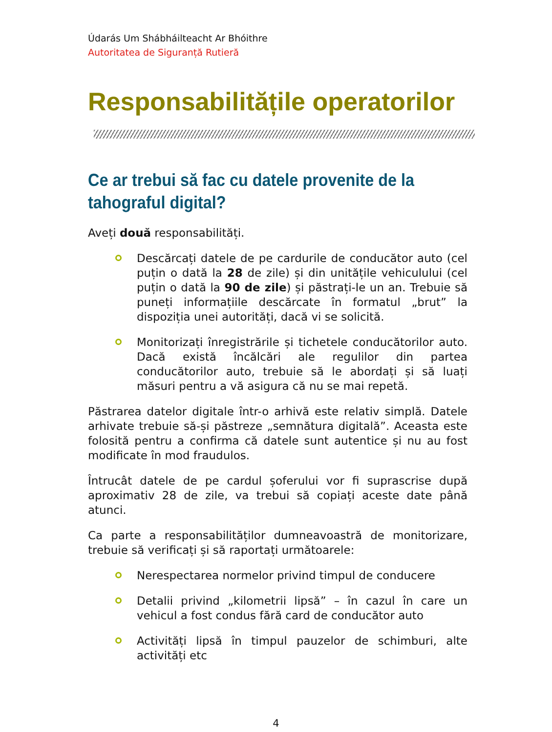Údarás Um Shábháilteacht Ar Bhóithre
Autoritatea de Siguranță Rutieră
Responsabilitățile operatorilor
Ce ar trebui să fac cu datele provenite de la tahograful digital?
Aveți două responsabilități.
Descărcați datele de pe cardurile de conducător auto (cel puțin o dată la 28 de zile) și din unitățile vehiculului (cel puțin o dată la 90 de zile) și păstrați-le un an. Trebuie să puneți informațiile descărcate în formatul „brut” la dispoziția unei autorități, dacă vi se solicită.
Monitorizați înregistrările și tichetele conducătorilor auto. Dacă există încălcări ale regulilor din partea conducătorilor auto, trebuie să le abordați și să luați măsuri pentru a vă asigura că nu se mai repetă.
Păstrarea datelor digitale într-o arhivă este relativ simplă. Datele arhivate trebuie să-și păstreze „semnătura digitală”. Aceasta este folosită pentru a confirma că datele sunt autentice și nu au fost modificate în mod fraudulos.
Întrucât datele de pe cardul șoferului vor fi suprascrise după aproximativ 28 de zile, va trebui să copiați aceste date până atunci.
Ca parte a responsabilităților dumneavoastră de monitorizare, trebuie să verificați și să raportați următoarele:
Nerespectarea normelor privind timpul de conducere
Detalii privind „kilometrii lipsă” – în cazul în care un vehicul a fost condus fără card de conducător auto
Activități lipsă în timpul pauzelor de schimburi, alte activități etc
4